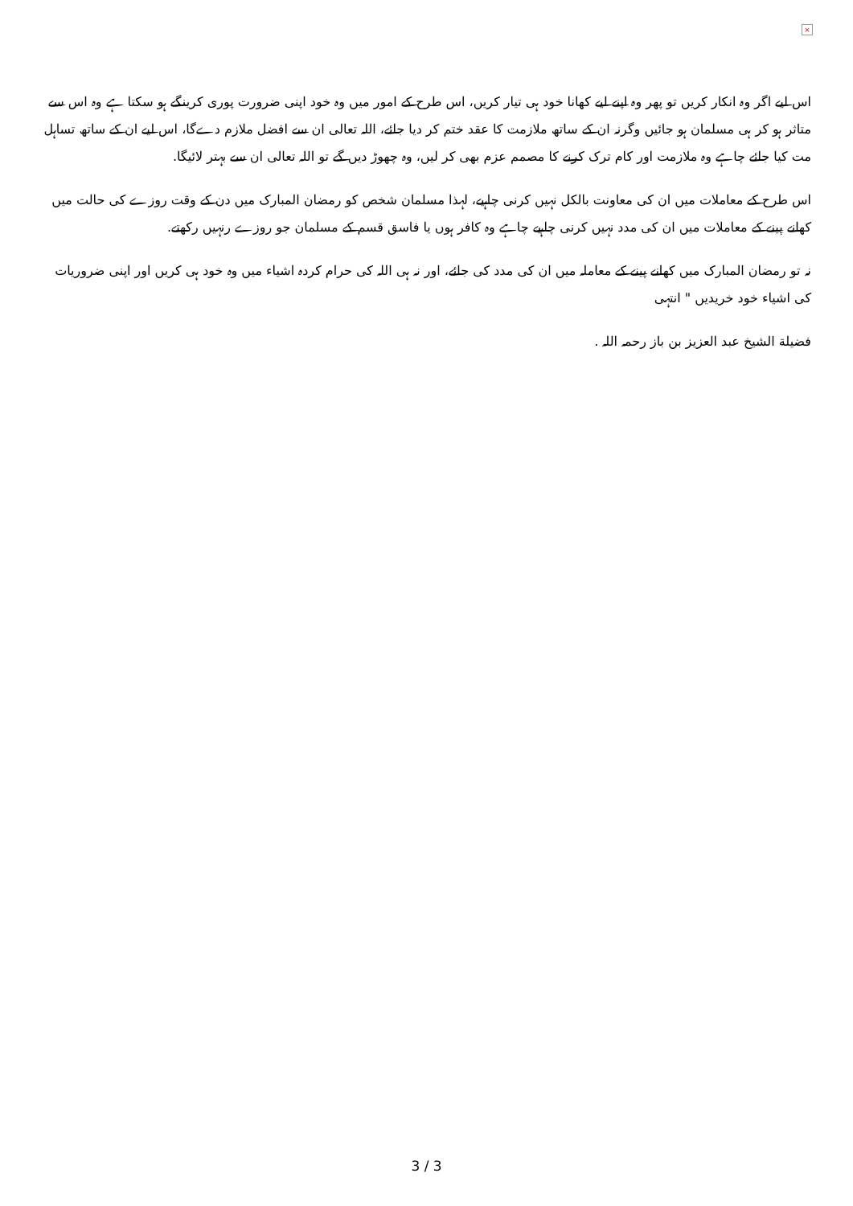×
اس لیے اگر وہ انکار کریں تو پھر وہ اپنے لیے کھانا خود ہی تیار کریں، اس طرح کے امور میں وہ خود اپنی ضرورت پوری کرینگے ہو سکتا ہے وہ اس سے متاثر ہو کر ہی مسلمان ہو جائیں وگرنہ ان کے ساتھ ملازمت کا عقد ختم کر دیا جائے، اللہ تعالی ان سے افضل ملازم دےگا، اس لیے ان کے ساتھ تساہل مت کیا جائے چاہے وہ ملازمت اور کام ترک کرنے کا مصمم عزم بھی کر لیں، وہ چھوڑ دیں گے تو اللہ تعالی ان سے بہتر لائيگا.
اس طرح کے معاملات میں ان کی معاونت بالکل نہیں کرنی چاہیے، لہذا مسلمان شخص کو رمضان المبارک میں دن کے وقت روزے کی حالت میں کھانے پینے کے معاملات میں ان کی مدد نہیں کرنی چاہیے چاہے وہ کافر ہوں یا فاسق قسم کے مسلمان جو روزے رنہیں رکھتے.
نہ تو رمضان المبارک میں کھانے پینے کے معاملہ میں ان کی مدد کی جائے، اور نہ ہی اللہ کی حرام کردہ اشیاء میں وہ خود ہی کریں اور اپنی ضروریات کی اشیاء خود خریدیں " انتہی
فضيلة الشيخ عبد العزيز بن باز رحمہ اللہ .
3 / 3